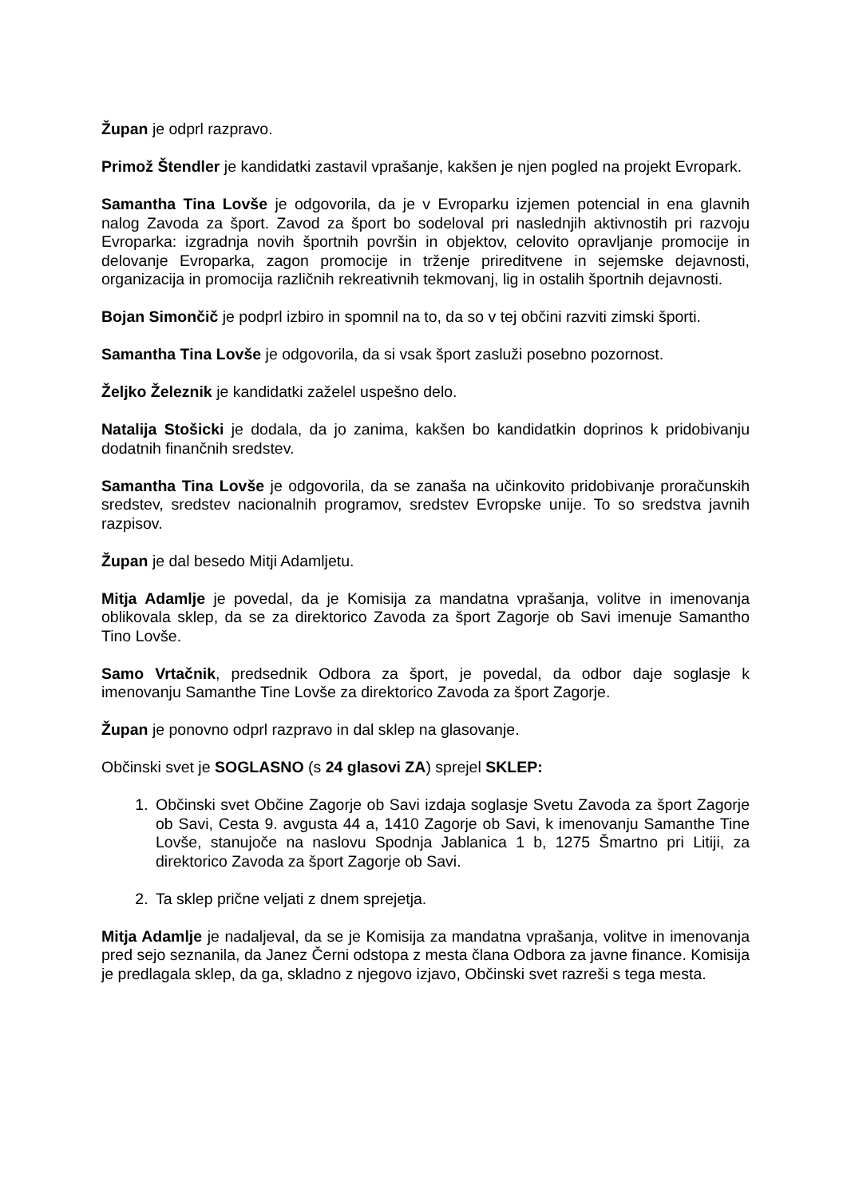Župan je odprl razpravo.
Primož Štendler je kandidatki zastavil vprašanje, kakšen je njen pogled na projekt Evropark.
Samantha Tina Lovše je odgovorila, da je v Evroparku izjemen potencial in ena glavnih nalog Zavoda za šport. Zavod za šport bo sodeloval pri naslednjih aktivnostih pri razvoju Evroparka: izgradnja novih športnih površin in objektov, celovito opravljanje promocije in delovanje Evroparka, zagon promocije in trženje prireditvene in sejemske dejavnosti, organizacija in promocija različnih rekreativnih tekmovanj, lig in ostalih športnih dejavnosti.
Bojan Simončič je podprl izbiro in spomnil na to, da so v tej občini razviti zimski športi.
Samantha Tina Lovše je odgovorila, da si vsak šport zasluži posebno pozornost.
Željko Železnik je kandidatki zaželel uspešno delo.
Natalija Stošicki je dodala, da jo zanima, kakšen bo kandidatkin doprinos k pridobivanju dodatnih finančnih sredstev.
Samantha Tina Lovše je odgovorila, da se zanaša na učinkovito pridobivanje proračunskih sredstev, sredstev nacionalnih programov, sredstev Evropske unije. To so sredstva javnih razpisov.
Župan je dal besedo Mitji Adamljetu.
Mitja Adamlje je povedal, da je Komisija za mandatna vprašanja, volitve in imenovanja oblikovala sklep, da se za direktorico Zavoda za šport Zagorje ob Savi imenuje Samantho Tino Lovše.
Samo Vrtačnik, predsednik Odbora za šport, je povedal, da odbor daje soglasje k imenovanju Samanthe Tine Lovše za direktorico Zavoda za šport Zagorje.
Župan je ponovno odprl razpravo in dal sklep na glasovanje.
Občinski svet je SOGLASNO (s 24 glasovi ZA) sprejel SKLEP:
1. Občinski svet Občine Zagorje ob Savi izdaja soglasje Svetu Zavoda za šport Zagorje ob Savi, Cesta 9. avgusta 44 a, 1410 Zagorje ob Savi, k imenovanju Samanthe Tine Lovše, stanujoče na naslovu Spodnja Jablanica 1 b, 1275 Šmartno pri Litiji, za direktorico Zavoda za šport Zagorje ob Savi.
2. Ta sklep prične veljati z dnem sprejetja.
Mitja Adamlje je nadaljeval, da se je Komisija za mandatna vprašanja, volitve in imenovanja pred sejo seznanila, da Janez Černi odstopa z mesta člana Odbora za javne finance. Komisija je predlagala sklep, da ga, skladno z njegovo izjavo, Občinski svet razreši s tega mesta.